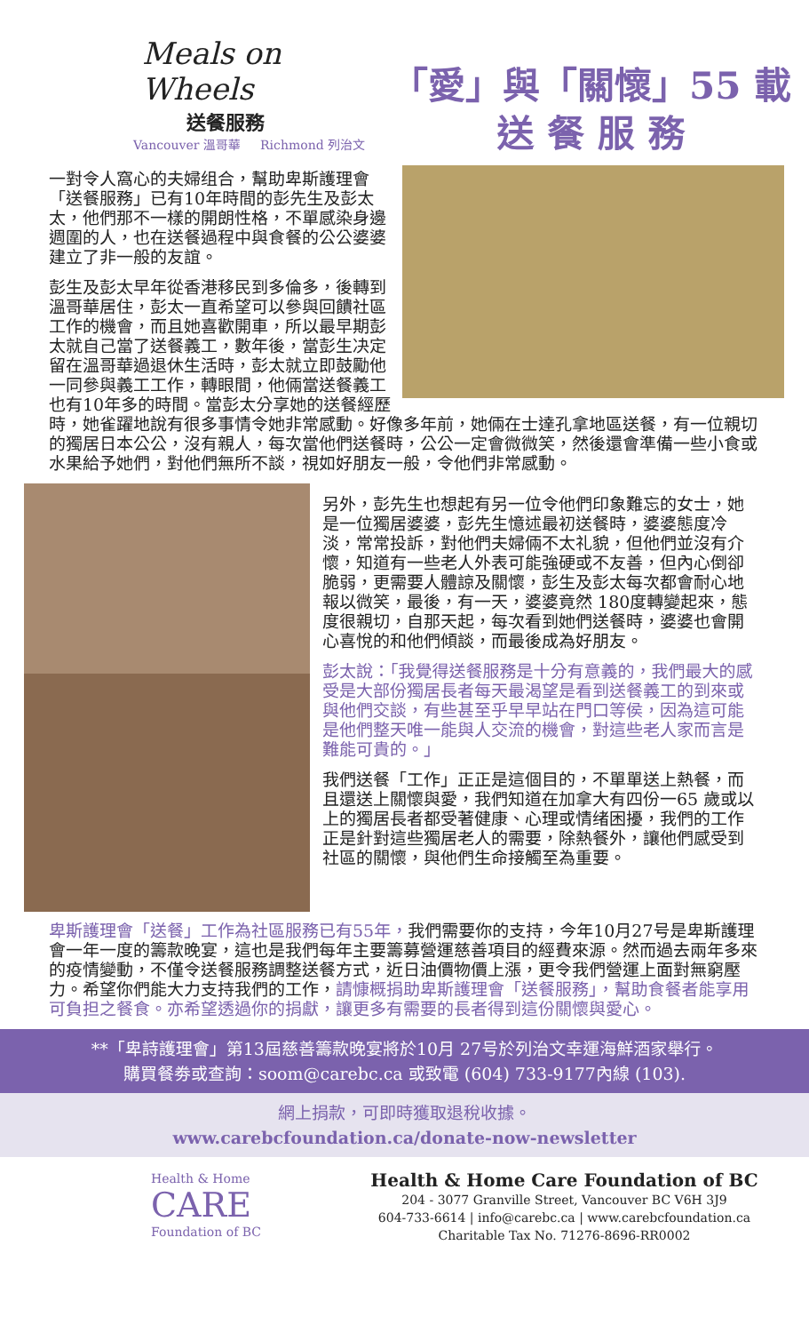Meals on Wheels
送餐服務
Vancouver 溫哥華 Richmond 列治文
「愛」與「關懷」55 載
送 餐 服 務
一對令人窩心的夫婦组合，幫助卑斯護理會「送餐服務」已有10年時間的彭先生及彭太太，他們那不一樣的開朗性格，不單感染身邊週圍的人，也在送餐過程中與食餐的公公婆婆建立了非一般的友誼。
彭生及彭太早年從香港移民到多倫多，後轉到溫哥華居住，彭太一直希望可以參與回饋社區工作的機會，而且她喜歡開車，所以最早期彭太就自己當了送餐義工，數年後，當彭生决定留在溫哥華過退休生活時，彭太就立即鼓勵他一同參與義工工作，轉眼間，他倆當送餐義工也有10年多的時間。當彭太分享她的送餐經歷時，她雀躍地說有很多事情令她非常感動。好像多年前，她倆在士達孔拿地區送餐，有一位親切的獨居日本公公，沒有親人，每次當他們送餐時，公公一定會微微笑，然後還會準備一些小食或水果給予她們，對他們無所不談，視如好朋友一般，令他們非常感動。
另外，彭先生也想起有另一位令他們印象難忘的女士，她是一位獨居婆婆，彭先生憶述最初送餐時，婆婆態度冷淡，常常投訴，對他們夫婦倆不太礼貌，但他們並沒有介懷，知道有一些老人外表可能強硬或不友善，但內心倒卻脆弱，更需要人體諒及關懷，彭生及彭太每次都會耐心地報以微笑，最後，有一天，婆婆竟然 180度轉變起來，態度很親切，自那天起，每次看到她們送餐時，婆婆也會開心喜悅的和他們傾談，而最後成為好朋友。
彭太說：「我覺得送餐服務是十分有意義的，我們最大的感受是大部份獨居長者每天最渴望是看到送餐義工的到來或與他們交談，有些甚至乎早早站在門口等侯，因為這可能是他們整天唯一能與人交流的機會，對這些老人家而言是難能可貴的。」
我們送餐「工作」正正是這個目的，不單單送上熱餐，而且還送上關懷與愛，我們知道在加拿大有四份一65 歲或以上的獨居長者都受著健康、心理或情绪困擾，我們的工作正是針對這些獨居老人的需要，除熱餐外，讓他們感受到社區的關懷，與他們生命接觸至為重要。
卑斯護理會「送餐」工作為社區服務已有55年，我們需要你的支持，今年10月27号是卑斯護理會一年一度的籌款晚宴，這也是我們每年主要籌募營運慈善項目的經費來源。然而過去兩年多來的疫情變動，不僅令送餐服務調整送餐方式，近日油價物價上漲，更令我們營運上面對無窮壓力。希望你們能大力支持我們的工作，請慷概捐助卑斯護理會「送餐服務」，幫助食餐者能享用可負担之餐食。亦希望透過你的捐獻，讓更多有需要的長者得到這份關懷與愛心。
**「卑詩護理會」第13屆慈善籌款晚宴將於10月 27号於列治文幸運海鮮酒家舉行。
購買餐劵或查詢：soom@carebc.ca 或致電 (604) 733-9177內線 (103).
網上捐款，可即時獲取退稅收據。
www.carebcfoundation.ca/donate-now-newsletter
Health & Home
CARE
Foundation of BC
Health & Home Care Foundation of BC
204 - 3077 Granville Street, Vancouver BC V6H 3J9
604-733-6614 | info@carebc.ca | www.carebcfoundation.ca
Charitable Tax No. 71276-8696-RR0002